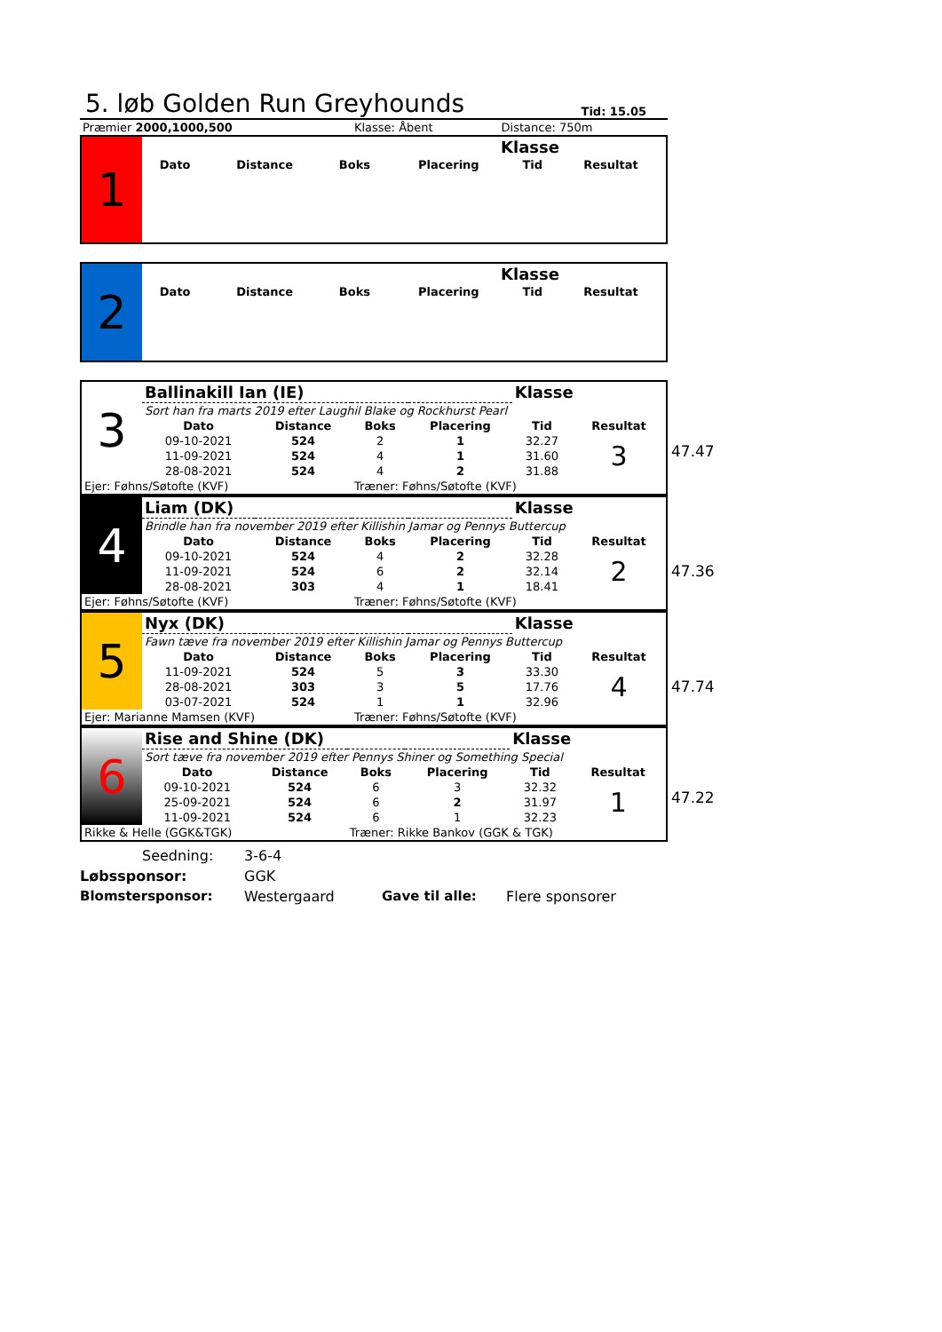5. løb Golden Run Greyhounds
Tid: 15.05
| Præmier 2000,1000,500 | Klasse: Åbent | Distance: 750m |
| 1 | Klasse | | | | | |
| | Dato | Distance | Boks | Placering | Tid | Resultat |
| 2 | Klasse | | | | | |
| | Dato | Distance | Boks | Placering | Tid | Resultat |
47.47
| 3 | Ballinakill Ian (IE) | | | | Klasse | |
| | Sort han fra marts 2019 efter Laughil Blake og Rockhurst Pearl | | | | | |
| | Dato | Distance | Boks | Placering | Tid | Resultat |
| | 09-10-2021 | 524 | 2 | 1 | 32.27 | 3 |
| | 11-09-2021 | 524 | 4 | 1 | 31.60 | |
| | 28-08-2021 | 524 | 4 | 2 | 31.88 | |
| Ejer: Føhns/Søtofte (KVF) | | | Træner: Føhns/Søtofte (KVF) | | | |
47.36
| 4 | Liam (DK) | | | | Klasse | |
| | Brindle han fra november 2019 efter Killishin Jamar og Pennys Buttercup | | | | | |
| | Dato | Distance | Boks | Placering | Tid | Resultat |
| | 09-10-2021 | 524 | 4 | 2 | 32.28 | 2 |
| | 11-09-2021 | 524 | 6 | 2 | 32.14 | |
| | 28-08-2021 | 303 | 4 | 1 | 18.41 | |
| Ejer: Føhns/Søtofte (KVF) | | | Træner: Føhns/Søtofte (KVF) | | | |
47.74
| 5 | Nyx (DK) | | | | Klasse | |
| | Fawn tæve fra november 2019 efter Killishin Jamar og Pennys Buttercup | | | | | |
| | Dato | Distance | Boks | Placering | Tid | Resultat |
| | 11-09-2021 | 524 | 5 | 3 | 33.30 | 4 |
| | 28-08-2021 | 303 | 3 | 5 | 17.76 | |
| | 03-07-2021 | 524 | 1 | 1 | 32.96 | |
| Ejer: Marianne Mamsen (KVF) | | | Træner: Føhns/Søtofte (KVF) | | | |
47.22
| 6 | Rise and Shine (DK) | | | | Klasse | |
| | Sort tæve fra november 2019 efter Pennys Shiner og Something Special | | | | | |
| | Dato | Distance | Boks | Placering | Tid | Resultat |
| | 09-10-2021 | 524 | 6 | 3 | 32.32 | 1 |
| | 25-09-2021 | 524 | 6 | 2 | 31.97 | |
| | 11-09-2021 | 524 | 6 | 1 | 32.23 | |
| Rikke & Helle (GGK&TGK) | | | Træner: Rikke Bankov (GGK & TGK) | | | |
Seedning: 3-6-4
Løbssponsor: GGK
Blomstersponsor: Westergaard Gave til alle: Flere sponsorer